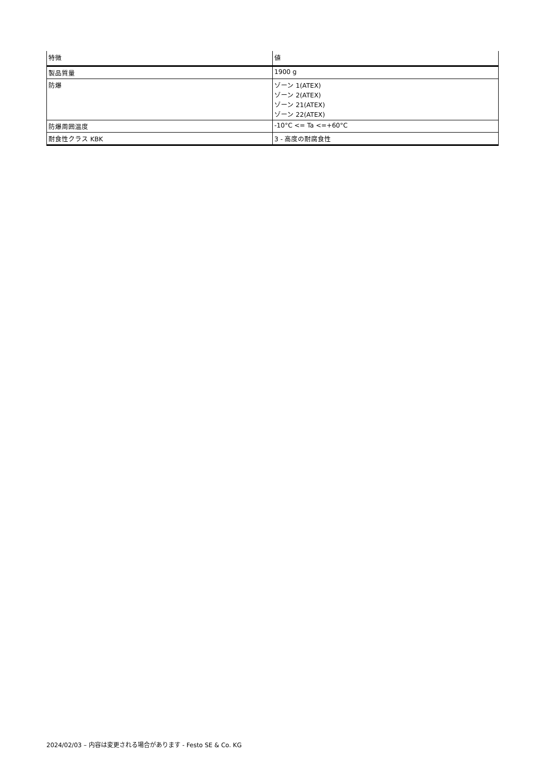| 特徴 | 値 |
| --- | --- |
| 製品質量 | 1900 g |
| 防爆 | ゾーン 1(ATEX) ゾーン 2(ATEX) ゾーン 21(ATEX) ゾーン 22(ATEX) |
| 防爆周囲温度 | -10°C <= Ta <=+60°C |
| 耐食性クラス KBK | 3 - 高度の耐腐食性 |
2024/02/03 – 内容は変更される場合があります - Festo SE & Co. KG